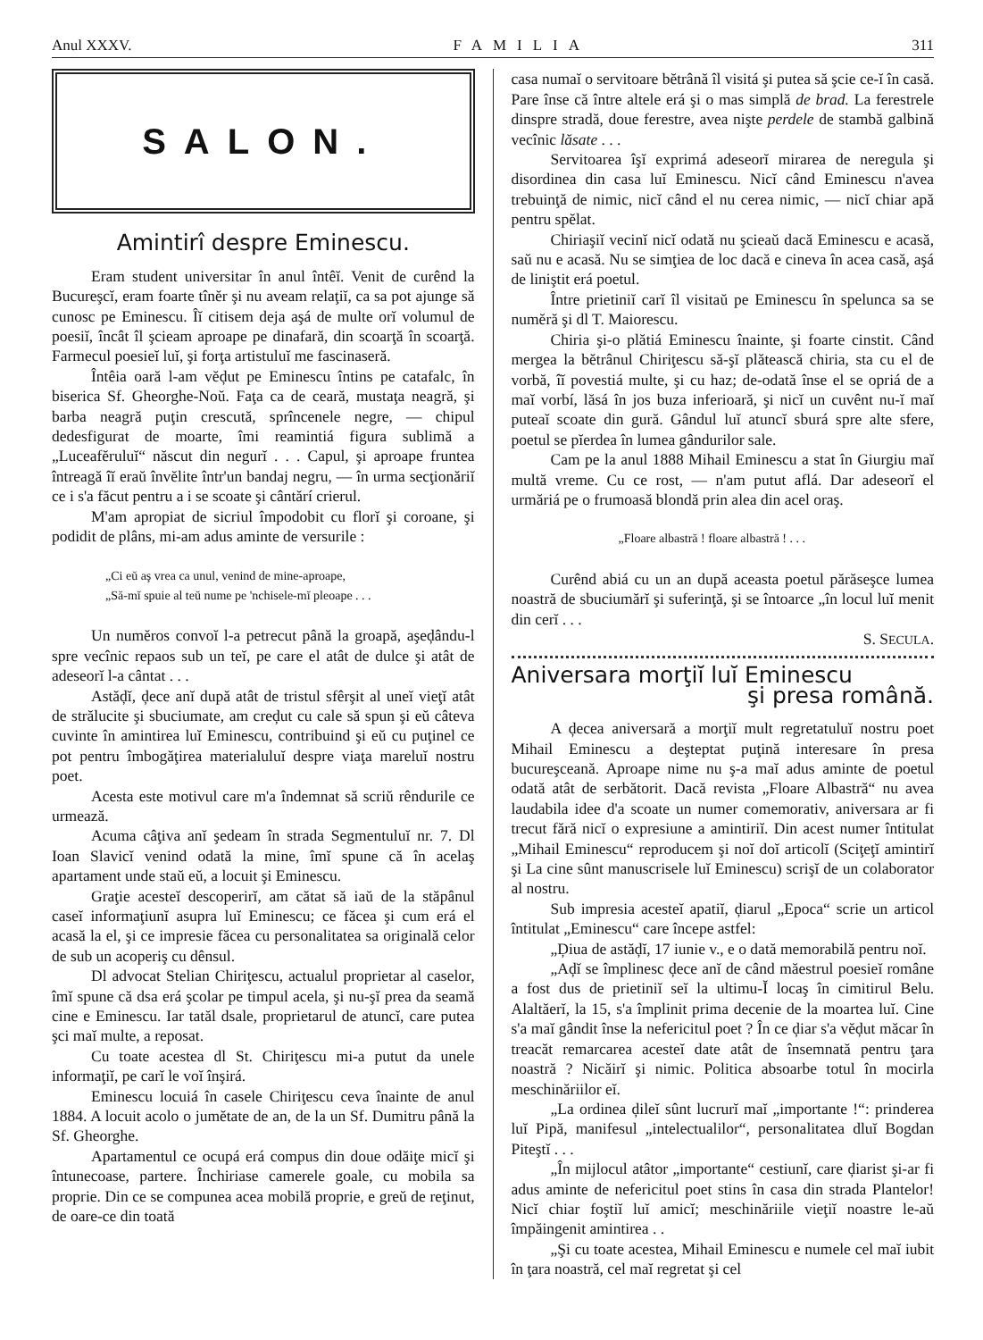Anul XXXV. FAMILIA 311
SALON.
Amintirî despre Eminescu.
Eram student universitar în anul întêĭ. Venit de curênd la Bucureşcĭ, eram foarte tînĕr şi nu aveam relaţiĭ, ca sa pot ajunge să cunosc pe Eminescu. Îĭ citisem deja aşá de multe orĭ volumul de poesiĭ, încât îl şcieam aproape pe dinafară, din scoarţă în scoarţă. Farmecul poesieĭ luĭ, şi forţa artistuluĭ me fascinaseră.
Întêia oară l-am vĕḑut pe Eminescu întins pe catafalc, în biserica Sf. Gheorghe-Noŭ. Faţa ca de ceară, mustaţa neagră, şi barba neagră puţin crescută, sprîncenele negre, — chipul dedesfigurat de moarte, îmi reamintiá figura sublimă a „Luceafĕruluĭ“ născut din negurĭ . . . Capul, şi aproape fruntea întreagă îĭ eraŭ învĕlite într'un bandaj negru, — în urma secţionăriĭ ce i s'a făcut pentru a i se scoate şi cântărí crierul.
M'am apropiat de sicriul împodobit cu florĭ şi coroane, şi podidit de plâns, mi-am adus aminte de versurile :
„Ci eŭ aş vrea ca unul, venind de mine-aproape,
„Să-mĭ spuie al teŭ nume pe 'nchisele-mĭ pleoape . . .
Un numĕros convoĭ l-a petrecut până la groapă, aşeḑându-l spre vecînic repaos sub un teĭ, pe care el atât de dulce şi atât de adeseorĭ l-a cântat . . .
Astăḑĭ, ḑece anĭ după atât de tristul sfêrşit al uneĭ vieţĭ atât de strălucite şi sbuciumate, am creḑut cu cale să spun şi eŭ câteva cuvinte în amintirea luĭ Eminescu, contribuind şi eŭ cu puţinel ce pot pentru îmbogăţirea materialuluĭ despre viaţa mareluĭ nostru poet.
Acesta este motivul care m'a îndemnat să scriŭ rêndurile ce urmează.
Acuma câţiva anĭ şedeam în strada Segmentuluĭ nr. 7. Dl Ioan Slavicĭ venind odată la mine, îmĭ spune că în acelaş apartament unde staŭ eŭ, a locuit şi Eminescu.
Graţie acesteĭ descoperirĭ, am cătat să iaŭ de la stăpânul caseĭ informaţiunĭ asupra luĭ Eminescu; ce făcea şi cum erá el acasă la el, şi ce impresie făcea cu personalitatea sa originală celor de sub un acoperiş cu dênsul.
Dl advocat Stelian Chiriţescu, actualul proprietar al caselor, îmĭ spune că dsa erá şcolar pe timpul acela, şi nu-şĭ prea da seamă cine e Eminescu. Iar tatăl dsale, proprietarul de atuncĭ, care putea şci maĭ multe, a reposat.
Cu toate acestea dl St. Chiriţescu mi-a putut da unele informaţiĭ, pe carĭ le voĭ înşirá.
Eminescu locuiá în casele Chiriţescu ceva înainte de anul 1884. A locuit acolo o jumĕtate de an, de la un Sf. Dumitru până la Sf. Gheorghe.
Apartamentul ce ocupá erá compus din doue odăiţe micĭ şi întunecoase, partere. Închiriase camerele goale, cu mobila sa proprie. Din ce se compunea acea mobilă proprie, e greŭ de reţinut, de oare-ce din toată
casa numaĭ o servitoare bĕtrână îl visitá şi putea să şcie ce-ĭ în casă. Pare înse că între altele erá şi o mas simplă de brad. La ferestrele dinspre stradă, doue ferestre, avea nişte perdele de stambă galbină vecînic lăsate . . .
Servitoarea îşĭ exprimá adeseorĭ mirarea de neregula şi disordinea din casa luĭ Eminescu. Nicĭ când Eminescu n'avea trebuinţă de nimic, nicĭ când el nu cerea nimic, — nicĭ chiar apă pentru spĕlat.
Chiriaşiĭ vecinĭ nicĭ odată nu şcieaŭ dacă Eminescu e acasă, saŭ nu e acasă. Nu se simţiea de loc dacă e cineva în acea casă, aşá de liniştit erá poetul.
Între prietiniĭ carĭ îl visitaŭ pe Eminescu în spelunca sa se numĕră şi dl T. Maiorescu.
Chiria şi-o plătiá Eminescu înainte, şi foarte cinstit. Când mergea la bĕtrânul Chiriţescu să-şĭ plătească chiria, sta cu el de vorbă, îĭ povestiá multe, şi cu haz; de-odată înse el se opriá de a maĭ vorbí, lăsá în jos buza inferioară, şi nicĭ un cuvênt nu-ĭ maĭ puteaĭ scoate din gură. Gândul luĭ atuncĭ sburá spre alte sfere, poetul se pĭerdea în lumea gândurilor sale.
Cam pe la anul 1888 Mihail Eminescu a stat în Giurgiu maĭ multă vreme. Cu ce rost, — n'am putut aflá. Dar adeseorĭ el urmăriá pe o frumoasă blondă prin alea din acel oraş.
„Floare albastră ! floare albastră ! . . .
Curênd abiá cu un an după aceasta poetul părăseşce lumea noastră de sbuciumărĭ şi suferinţă, şi se întoarce „în locul luĭ menit din cerĭ . . .
S. SECULA.
Aniversara morţiĭ luĭ Eminescu
şi presa română.
A ḑecea aniversară a morţiĭ mult regretatuluĭ nostru poet Mihail Eminescu a deşteptat puţină interesare în presa bucureşceană. Aproape nime nu ş-a maĭ adus aminte de poetul odată atât de serbătorit. Dacă revista „Floare Albastră“ nu avea laudabila idee d'a scoate un numer comemorativ, aniversara ar fi trecut fără nicĭ o expresiune a amintiriĭ. Din acest numer întitulat „Mihail Eminescu“ reproducem şi noĭ doĭ articolĭ (Sciţeţĭ amintirĭ şi La cine sûnt manuscrisele luĭ Eminescu) scrişĭ de un colaborator al nostru.
Sub impresia acesteĭ apatiĭ, ḑiarul „Epoca“ scrie un articol întitulat „Eminescu“ care începe astfel:
„Ḑiua de astăḑĭ, 17 iunie v., e o dată memorabilă pentru noĭ.
„Aḑĭ se împlinesc ḑece anĭ de când măestrul poesieĭ române a fost dus de prietiniĭ seĭ la ultimu-Ĭ locaş în cimitirul Belu. Alaltăerĭ, la 15, s'a împlinit prima decenie de la moartea luĭ. Cine s'a maĭ gândit înse la nefericitul poet ? În ce ḑiar s'a vĕḑut măcar în treacăt remarcarea acesteĭ date atât de însemnată pentru ţara noastră ? Nicăirĭ şi nimic. Politica absoarbe totul în mocirla meschinăriilor eĭ.
„La ordinea ḑileĭ sûnt lucrurĭ maĭ „importante !“: prinderea luĭ Pipă, manifesul „intelectualilor“, personalitatea dluĭ Bogdan Piteştĭ . . .
„În mijlocul atâtor „importante“ cestiunĭ, care ḑiarist şi-ar fi adus aminte de nefericitul poet stins în casa din strada Plantelor! Nicĭ chiar foştiĭ luĭ amicĭ; meschinăriile vieţiĭ noastre le-aŭ împăingenit amintirea . .
„Şi cu toate acestea, Mihail Eminescu e numele cel maĭ iubit în ţara noastră, cel maĭ regretat şi cel